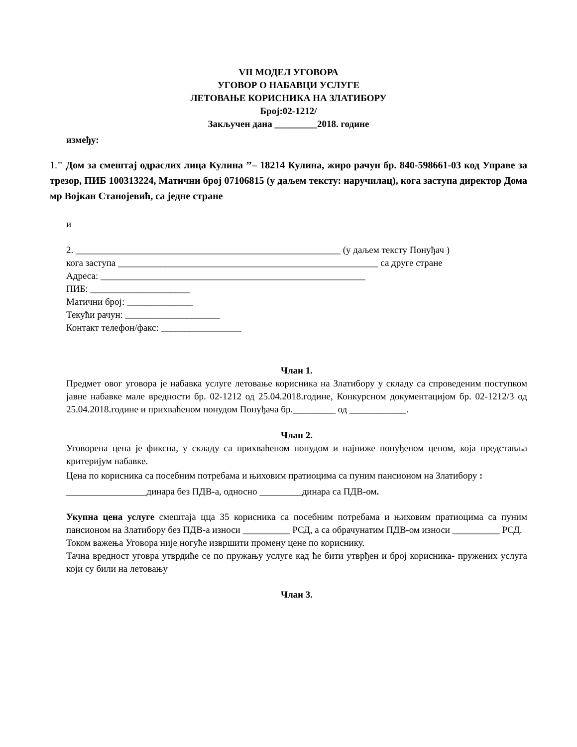VII МОДЕЛ УГОВОРА
УГОВОР О НАБАВЦИ УСЛУГЕ
ЛЕТОВАЊЕ КОРИСНИКА НА ЗЛАТИБОРУ
Број:02-1212/
Закључен дана _________2018. године
између:
1." Дом за смештај одраслих лица Кулина ’’– 18214 Кулина, жиро рачун бр. 840-598661-03 код Управе за трезор, ПИБ 100313224, Матични број 07106815 (у даљем тексту: наручилац), кога заступа директор Дома мр Војкан Станојевић, са једне стране
и
2. ________________________________________________________ (у даљем тексту Понуђач ) кога заступа _______________________________________________________ са друге стране
Адреса: ________________________________________________________
ПИБ: _____________________
Матични број: ______________
Текући рачун: ____________________
Контакт телефон/факс: _________________
Члан 1.
Предмет овог уговора је набавка услуге летовање корисника на Златибору у складу са спроведеним поступком јавне набавке мале вредности бр. 02-1212 од 25.04.2018.године, Конкурсном документацијом бр. 02-1212/3 од 25.04.2018.године и прихваћеном понудом Понуђача бр._________ од ____________.
Члан 2.
Уговорена цена је фиксна, у складу са прихваћеном понудом и најниже понуђеном ценом, која представља критеријум набавке.
Цена по корисника са посебним потребама и њиховим пратиоцима са пуним пансионом на Златибору : _________________динара без ПДВ-а, односно _________динара са ПДВ-ом.
Укупна цена услуге смештаја цца 35 корисника са посебним потребама и њиховим пратиоцима са пуним пансионом на Златибору без ПДВ-а износи __________ РСД, а са обрачунатим ПДВ-ом износи __________ РСД.
Током важења Уговора није ногуће извршити промену цене по кориснику.
Тачна вредност уговра утврдиће се по пружању услуге кад ће бити утврђен и број корисника- пружених услуга који су били на летовању
Члан 3.